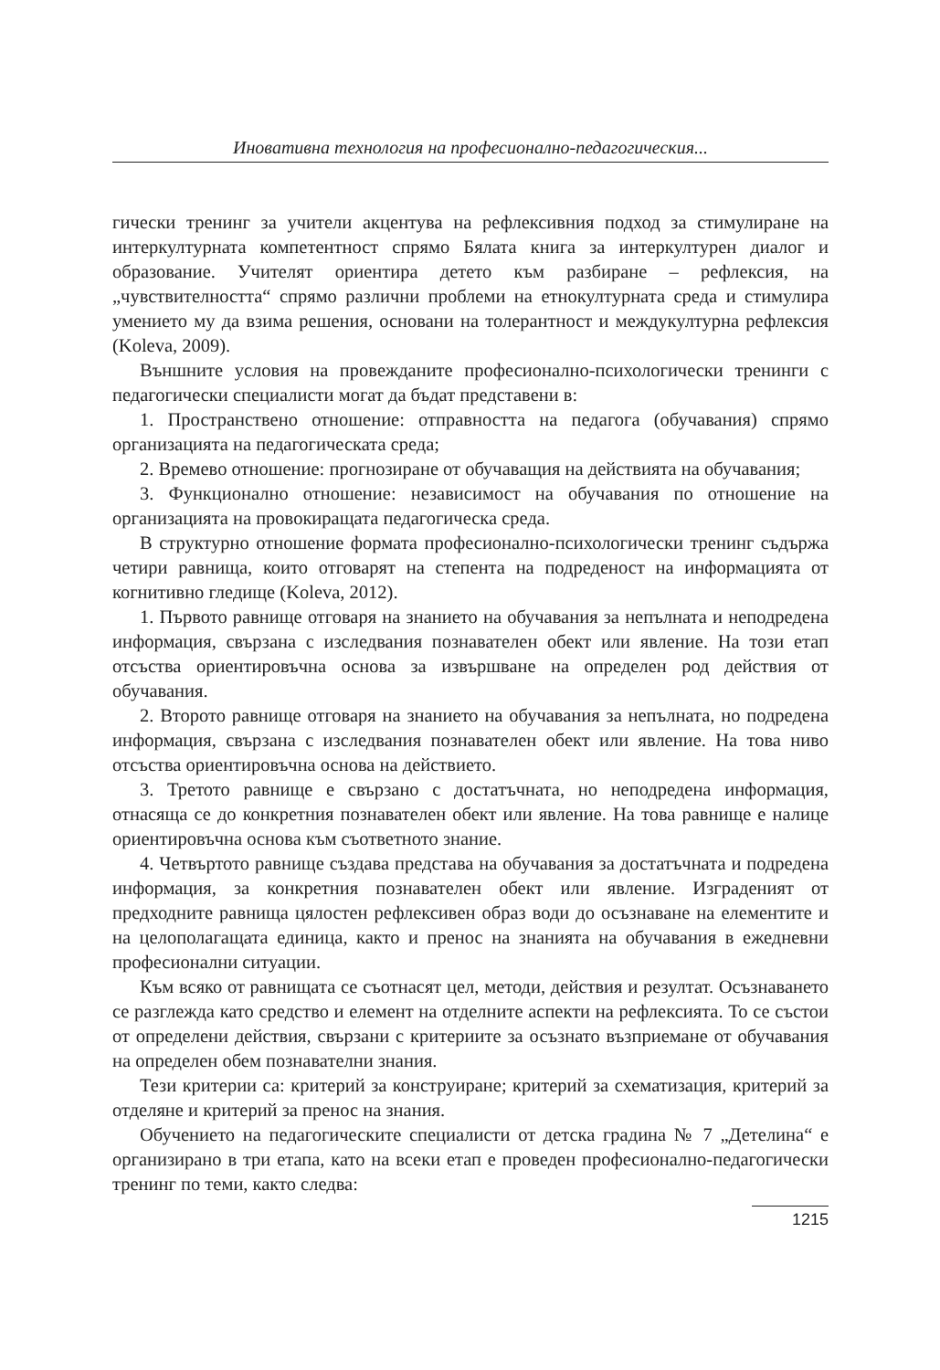Иновативна технология на професионално-педагогическия...
гически тренинг за учители акцентува на рефлексивния подход за стимулиране на интеркултурната компетентност спрямо Бялата книга за интеркултурен диалог и образование. Учителят ориентира детето към разбиране – рефлексия, на „чувствителността“ спрямо различни проблеми на етнокултурната среда и стимулира умението му да взима решения, основани на толерантност и междукултурна рефлексия (Koleva, 2009).
Външните условия на провежданите професионално-психологически тренинги с педагогически специалисти могат да бъдат представени в:
1. Пространствено отношение: отправността на педагога (обучавания) спрямо организацията на педагогическата среда;
2. Времево отношение: прогнозиране от обучаващия на действията на обучавания;
3. Функционално отношение: независимост на обучавания по отношение на организацията на провокиращата педагогическа среда.
В структурно отношение формата професионално-психологически тренинг съдържа четири равнища, които отговарят на степента на подреденост на информацията от когнитивно гледище (Koleva, 2012).
1. Първото равнище отговаря на знанието на обучавания за непълната и неподредена информация, свързана с изследвания познавателен обект или явление. На този етап отсъства ориентировъчна основа за извършване на определен род действия от обучавания.
2. Второто равнище отговаря на знанието на обучавания за непълната, но подредена информация, свързана с изследвания познавателен обект или явление. На това ниво отсъства ориентировъчна основа на действието.
3. Третото равнище е свързано с достатъчната, но неподредена информация, отнасяща се до конкретния познавателен обект или явление. На това равнище е налице ориентировъчна основа към съответното знание.
4. Четвъртото равнище създава представа на обучавания за достатъчната и подредена информация, за конкретния познавателен обект или явление. Изграденият от предходните равнища цялостен рефлексивен образ води до осъзнаване на елементите и на целополагащата единица, както и пренос на знанията на обучавания в ежедневни професионални ситуации.
Към всяко от равнищата се съотнасят цел, методи, действия и резултат. Осъзнаването се разглежда като средство и елемент на отделните аспекти на рефлексията. То се състои от определени действия, свързани с критериите за осъзнато възприемане от обучавания на определен обем познавателни знания.
Тези критерии са: критерий за конструиране; критерий за схематизация, критерий за отделяне и критерий за пренос на знания.
Обучението на педагогическите специалисти от детска градина № 7 „Детелина“ е организирано в три етапа, като на всеки етап е проведен професионално-педагогически тренинг по теми, както следва:
1215